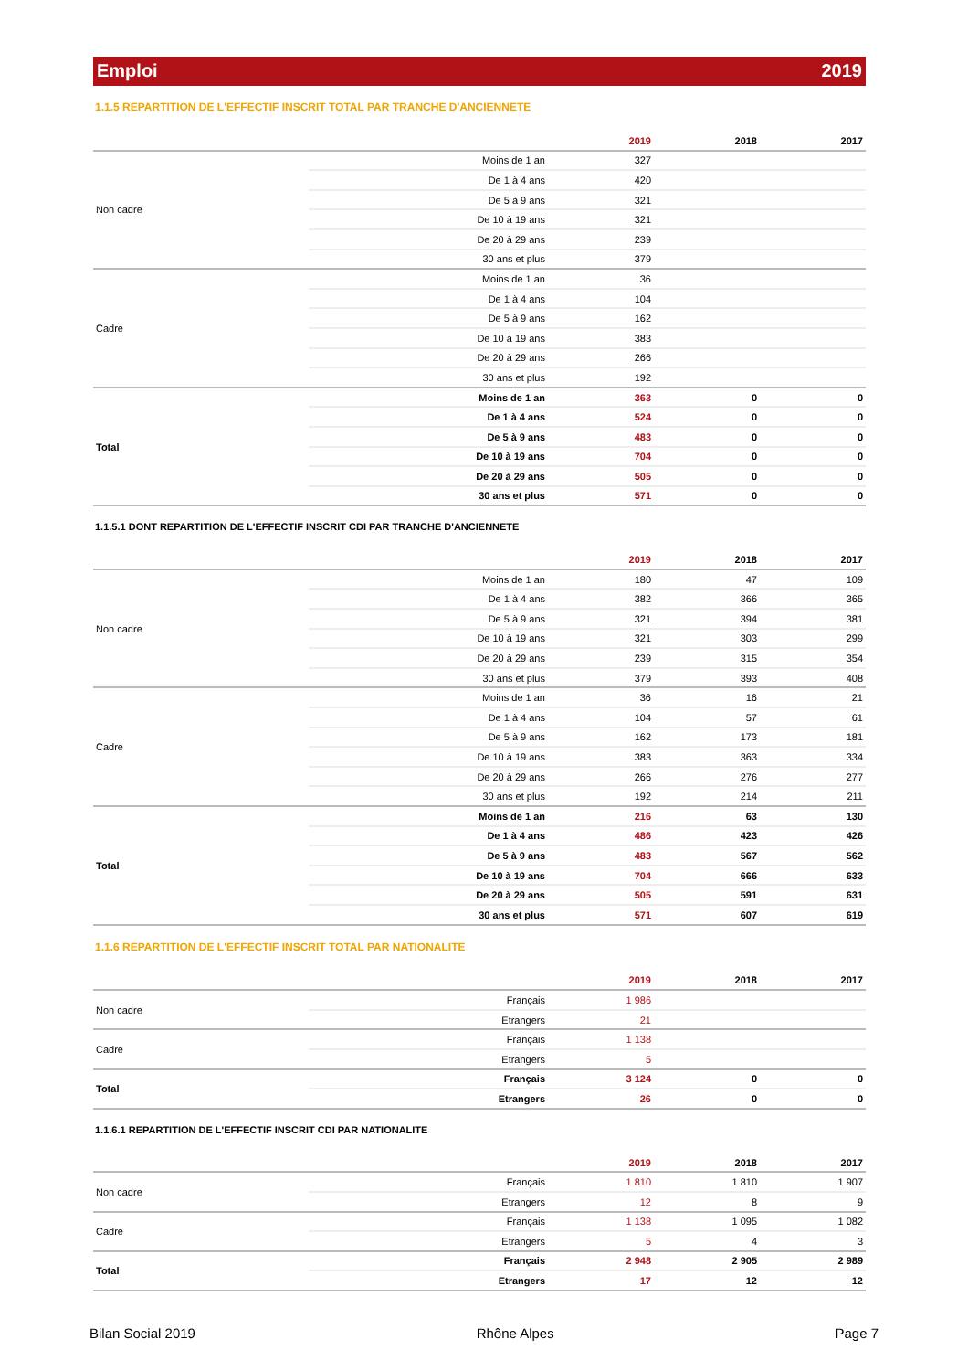Emploi 2019
1.1.5 REPARTITION DE L'EFFECTIF INSCRIT TOTAL PAR TRANCHE D'ANCIENNETE
| | | 2019 | 2018 | 2017 |
| --- | --- | --- | --- | --- |
| Non cadre | Moins de 1 an | 327 | | |
| | De 1 à 4 ans | 420 | | |
| | De 5 à 9 ans | 321 | | |
| | De 10 à 19 ans | 321 | | |
| | De 20 à 29 ans | 239 | | |
| | 30 ans et plus | 379 | | |
| Cadre | Moins de 1 an | 36 | | |
| | De 1 à 4 ans | 104 | | |
| | De 5 à 9 ans | 162 | | |
| | De 10 à 19 ans | 383 | | |
| | De 20 à 29 ans | 266 | | |
| | 30 ans et plus | 192 | | |
| Total | Moins de 1 an | 363 | 0 | 0 |
| | De 1 à 4 ans | 524 | 0 | 0 |
| | De 5 à 9 ans | 483 | 0 | 0 |
| | De 10 à 19 ans | 704 | 0 | 0 |
| | De 20 à 29 ans | 505 | 0 | 0 |
| | 30 ans et plus | 571 | 0 | 0 |
1.1.5.1 DONT REPARTITION DE L'EFFECTIF INSCRIT CDI PAR TRANCHE D'ANCIENNETE
| | | 2019 | 2018 | 2017 |
| --- | --- | --- | --- | --- |
| Non cadre | Moins de 1 an | 180 | 47 | 109 |
| | De 1 à 4 ans | 382 | 366 | 365 |
| | De 5 à 9 ans | 321 | 394 | 381 |
| | De 10 à 19 ans | 321 | 303 | 299 |
| | De 20 à 29 ans | 239 | 315 | 354 |
| | 30 ans et plus | 379 | 393 | 408 |
| Cadre | Moins de 1 an | 36 | 16 | 21 |
| | De 1 à 4 ans | 104 | 57 | 61 |
| | De 5 à 9 ans | 162 | 173 | 181 |
| | De 10 à 19 ans | 383 | 363 | 334 |
| | De 20 à 29 ans | 266 | 276 | 277 |
| | 30 ans et plus | 192 | 214 | 211 |
| Total | Moins de 1 an | 216 | 63 | 130 |
| | De 1 à 4 ans | 486 | 423 | 426 |
| | De 5 à 9 ans | 483 | 567 | 562 |
| | De 10 à 19 ans | 704 | 666 | 633 |
| | De 20 à 29 ans | 505 | 591 | 631 |
| | 30 ans et plus | 571 | 607 | 619 |
1.1.6 REPARTITION DE L'EFFECTIF INSCRIT TOTAL PAR NATIONALITE
| | | 2019 | 2018 | 2017 |
| --- | --- | --- | --- | --- |
| Non cadre | Français | 1 986 | | |
| | Etrangers | 21 | | |
| Cadre | Français | 1 138 | | |
| | Etrangers | 5 | | |
| Total | Français | 3 124 | 0 | 0 |
| | Etrangers | 26 | 0 | 0 |
1.1.6.1 REPARTITION DE L'EFFECTIF INSCRIT CDI PAR NATIONALITE
| | | 2019 | 2018 | 2017 |
| --- | --- | --- | --- | --- |
| Non cadre | Français | 1 810 | 1 810 | 1 907 |
| | Etrangers | 12 | 8 | 9 |
| Cadre | Français | 1 138 | 1 095 | 1 082 |
| | Etrangers | 5 | 4 | 3 |
| Total | Français | 2 948 | 2 905 | 2 989 |
| | Etrangers | 17 | 12 | 12 |
Bilan Social 2019 Rhône Alpes Page 7